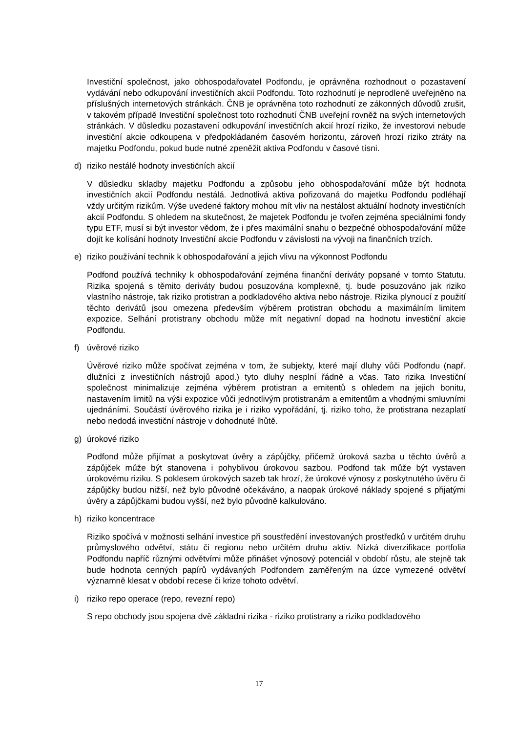Investiční společnost, jako obhospodařovatel Podfondu, je oprávněna rozhodnout o pozastavení vydávání nebo odkupování investičních akcií Podfondu. Toto rozhodnutí je neprodleně uveřejněno na příslušných internetových stránkách. ČNB je oprávněna toto rozhodnutí ze zákonných důvodů zrušit, v takovém případě Investiční společnost toto rozhodnutí ČNB uveřejní rovněž na svých internetových stránkách. V důsledku pozastavení odkupování investičních akcií hrozí riziko, že investorovi nebude investiční akcie odkoupena v předpokládaném časovém horizontu, zároveň hrozí riziko ztráty na majetku Podfondu, pokud bude nutné zpeněžit aktiva Podfondu v časové tísni.
d) riziko nestálé hodnoty investičních akcií
V důsledku skladby majetku Podfondu a způsobu jeho obhospodařování může být hodnota investičních akcií Podfondu nestálá. Jednotlivá aktiva pořizovaná do majetku Podfondu podléhají vždy určitým rizikům. Výše uvedené faktory mohou mít vliv na nestálost aktuální hodnoty investičních akcií Podfondu. S ohledem na skutečnost, že majetek Podfondu je tvořen zejména speciálními fondy typu ETF, musí si být investor vědom, že i přes maximální snahu o bezpečné obhospodařování může dojít ke kolísání hodnoty Investiční akcie Podfondu v závislosti na vývoji na finančních trzích.
e) riziko používání technik k obhospodařování a jejich vlivu na výkonnost Podfondu
Podfond používá techniky k obhospodařování zejména finanční deriváty popsané v tomto Statutu. Rizika spojená s těmito deriváty budou posuzována komplexně, tj. bude posuzováno jak riziko vlastního nástroje, tak riziko protistran a podkladového aktiva nebo nástroje. Rizika plynoucí z použití těchto derivátů jsou omezena především výběrem protistran obchodu a maximálním limitem expozice. Selhání protistrany obchodu může mít negativní dopad na hodnotu investiční akcie Podfondu.
f) úvěrové riziko
Úvěrové riziko může spočívat zejména v tom, že subjekty, které mají dluhy vůči Podfondu (např. dlužníci z investičních nástrojů apod.) tyto dluhy nesplní řádně a včas. Tato rizika Investiční společnost minimalizuje zejména výběrem protistran a emitentů s ohledem na jejich bonitu, nastavením limitů na výši expozice vůči jednotlivým protistranám a emitentům a vhodnými smluvními ujednáními. Součástí úvěrového rizika je i riziko vypořádání, tj. riziko toho, že protistrana nezaplatí nebo nedodá investiční nástroje v dohodnuté lhůtě.
g) úrokové riziko
Podfond může přijímat a poskytovat úvěry a zápůjčky, přičemž úroková sazba u těchto úvěrů a zápůjček může být stanovena i pohyblivou úrokovou sazbou. Podfond tak může být vystaven úrokovému riziku. S poklesem úrokových sazeb tak hrozí, že úrokové výnosy z poskytnutého úvěru či zápůjčky budou nižší, než bylo původně očekáváno, a naopak úrokové náklady spojené s přijatými úvěry a zápůjčkami budou vyšší, než bylo původně kalkulováno.
h) riziko koncentrace
Riziko spočívá v možnosti selhání investice při soustředění investovaných prostředků v určitém druhu průmyslového odvětví, státu či regionu nebo určitém druhu aktiv. Nízká diverzifikace portfolia Podfondu napříč různými odvětvími může přinášet výnosový potenciál v období růstu, ale stejně tak bude hodnota cenných papírů vydávaných Podfondem zaměřeným na úzce vymezené odvětví významně klesat v období recese či krize tohoto odvětví.
i) riziko repo operace (repo, revezní repo)
S repo obchody jsou spojena dvě základní rizika - riziko protistrany a riziko podkladového
17